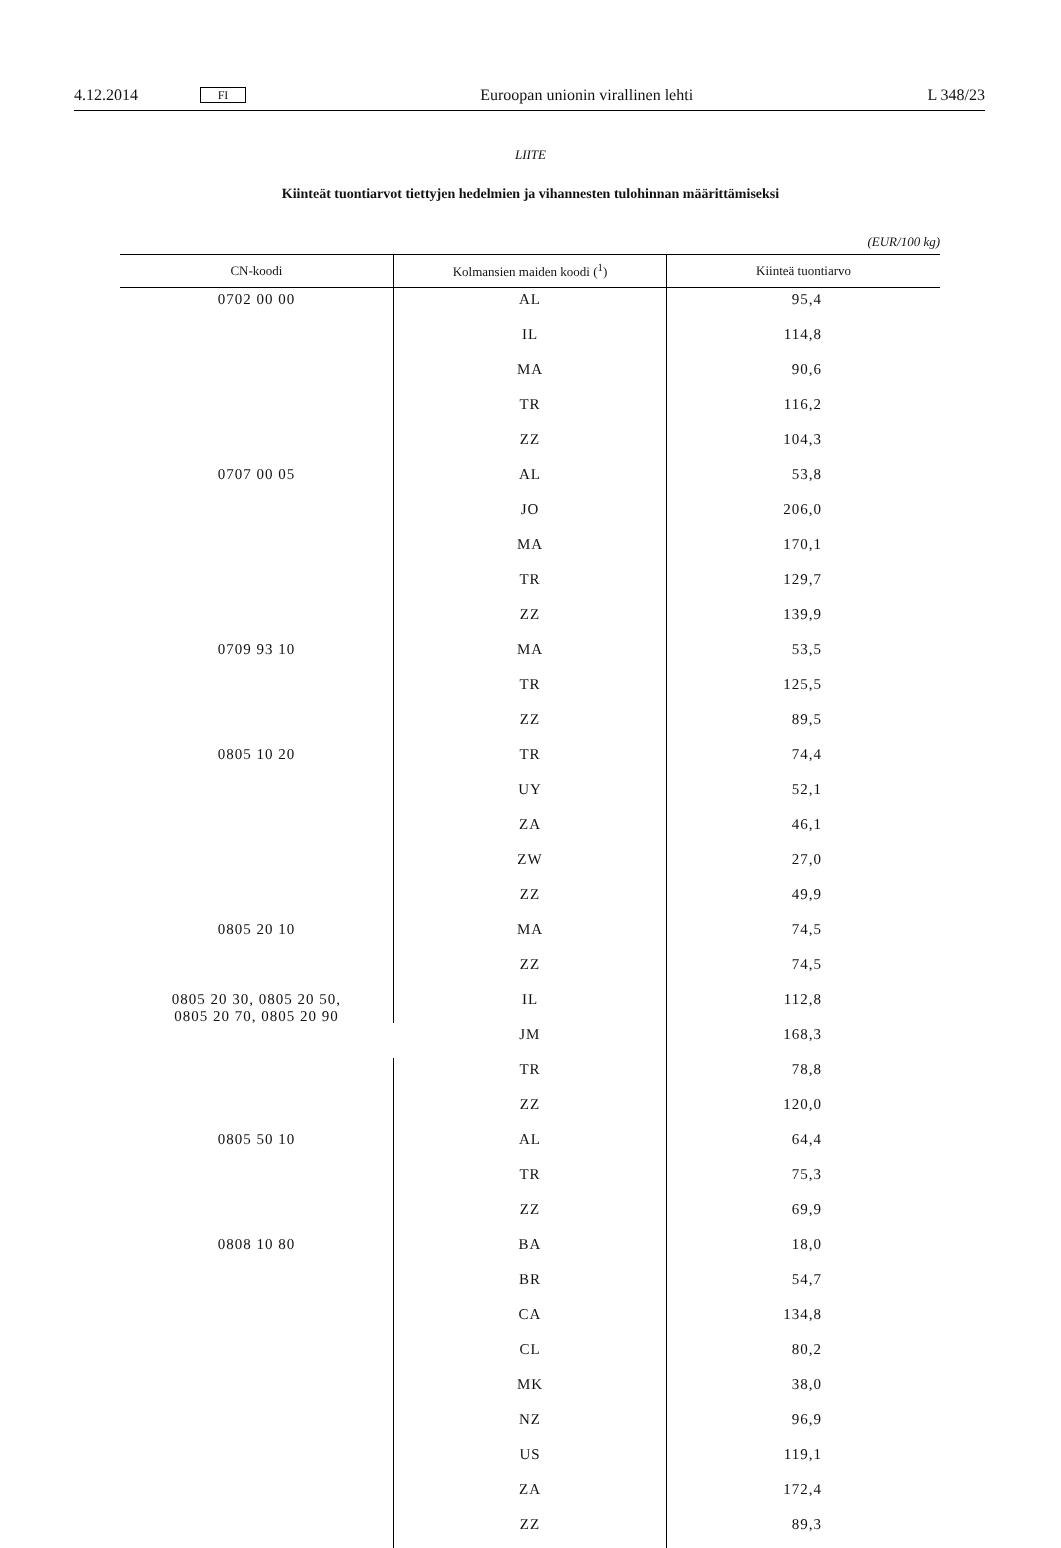4.12.2014 FI Euroopan unionin virallinen lehti L 348/23
LIITE
Kiinteät tuontiarvot tiettyjen hedelmien ja vihannesten tulohinnan määrittämiseksi
(EUR/100 kg)
| CN-koodi | Kolmansien maiden koodi (<sup>1</sup>) | Kiinteä tuontiarvo |
| --- | --- | --- |
| 0702 00 00 | AL | 95,4 |
| | IL | 114,8 |
| | MA | 90,6 |
| | TR | 116,2 |
| | ZZ | 104,3 |
| 0707 00 05 | AL | 53,8 |
| | JO | 206,0 |
| | MA | 170,1 |
| | TR | 129,7 |
| | ZZ | 139,9 |
| 0709 93 10 | MA | 53,5 |
| | TR | 125,5 |
| | ZZ | 89,5 |
| 0805 10 20 | TR | 74,4 |
| | UY | 52,1 |
| | ZA | 46,1 |
| | ZW | 27,0 |
| | ZZ | 49,9 |
| 0805 20 10 | MA | 74,5 |
| | ZZ | 74,5 |
| 0805 20 30, 0805 20 50, 0805 20 70, 0805 20 90 | IL | 112,8 |
| | JM | 168,3 |
| | TR | 78,8 |
| | ZZ | 120,0 |
| 0805 50 10 | AL | 64,4 |
| | TR | 75,3 |
| | ZZ | 69,9 |
| 0808 10 80 | BA | 18,0 |
| | BR | 54,7 |
| | CA | 134,8 |
| | CL | 80,2 |
| | MK | 38,0 |
| | NZ | 96,9 |
| | US | 119,1 |
| | ZA | 172,4 |
| | ZZ | 89,3 |